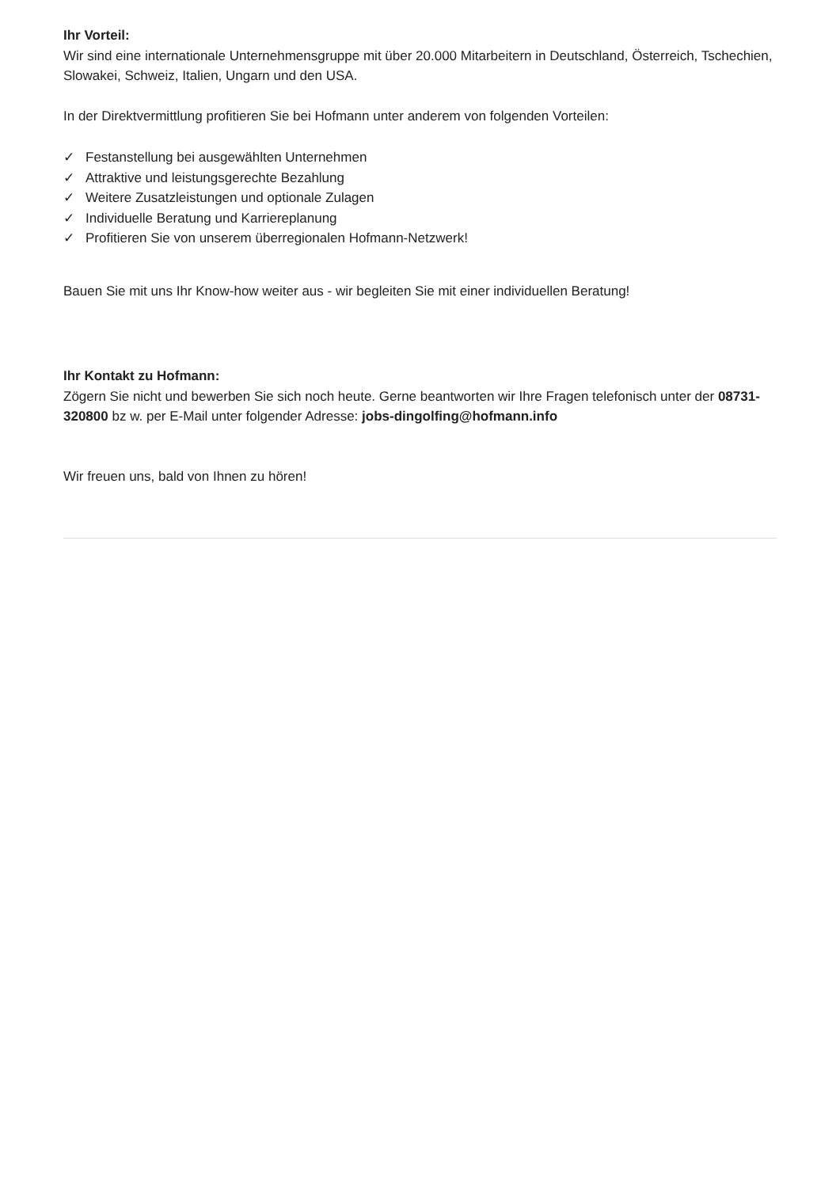Ihr Vorteil:
Wir sind eine internationale Unternehmensgruppe mit über 20.000 Mitarbeitern in Deutschland, Österreich, Tschechien, Slowakei, Schweiz, Italien, Ungarn und den USA.
In der Direktvermittlung profitieren Sie bei Hofmann unter anderem von folgenden Vorteilen:
✓ Festanstellung bei ausgewählten Unternehmen
✓ Attraktive und leistungsgerechte Bezahlung
✓ Weitere Zusatzleistungen und optionale Zulagen
✓ Individuelle Beratung und Karriereplanung
✓ Profitieren Sie von unserem überregionalen Hofmann-Netzwerk!
Bauen Sie mit uns Ihr Know-how weiter aus - wir begleiten Sie mit einer individuellen Beratung!
Ihr Kontakt zu Hofmann:
Zögern Sie nicht und bewerben Sie sich noch heute. Gerne beantworten wir Ihre Fragen telefonisch unter der 08731-320800 bz w. per E-Mail unter folgender Adresse: jobs-dingolfing@hofmann.info
Wir freuen uns, bald von Ihnen zu hören!